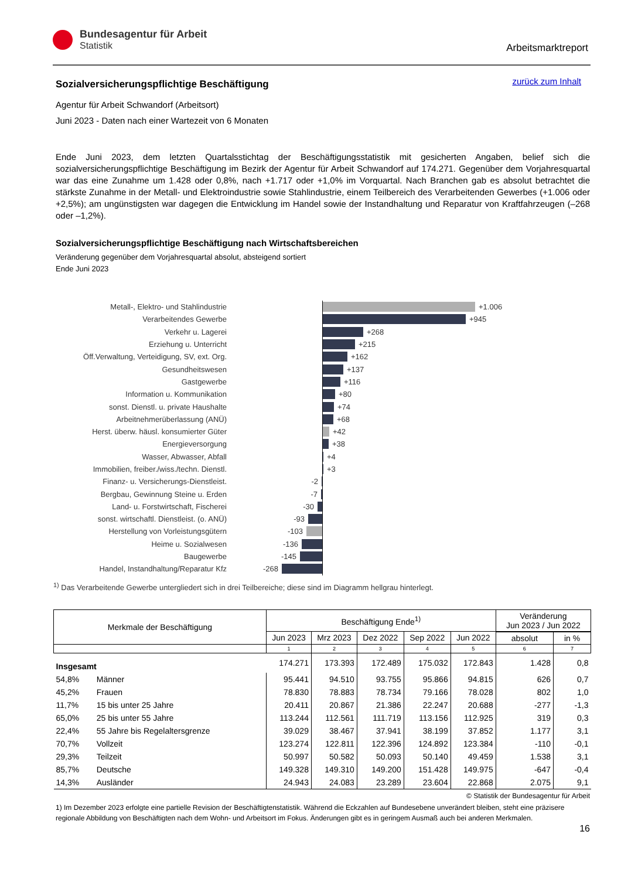Bundesagentur für Arbeit
Statistik
Arbeitsmarktreport
zurück zum Inhalt
Sozialversicherungspflichtige Beschäftigung
Agentur für Arbeit Schwandorf (Arbeitsort)
Juni 2023 - Daten nach einer Wartezeit von 6 Monaten
Ende Juni 2023, dem letzten Quartalsstichtag der Beschäftigungsstatistik mit gesicherten Angaben, belief sich die sozialversicherungspflichtige Beschäftigung im Bezirk der Agentur für Arbeit Schwandorf auf 174.271. Gegenüber dem Vorjahresquartal war das eine Zunahme um 1.428 oder 0,8%, nach +1.717 oder +1,0% im Vorquartal. Nach Branchen gab es absolut betrachtet die stärkste Zunahme in der Metall- und Elektroindustrie sowie Stahlindustrie, einem Teilbereich des Verarbeitenden Gewerbes (+1.006 oder +2,5%); am ungünstigsten war dagegen die Entwicklung im Handel sowie der Instandhaltung und Reparatur von Kraftfahrzeugen (–268 oder –1,2%).
Sozialversicherungspflichtige Beschäftigung nach Wirtschaftsbereichen
Veränderung gegenüber dem Vorjahresquartal absolut, absteigend sortiert
Ende Juni 2023
Metall-, Elektro- und Stahlindustrie
+1.006
Verarbeitendes Gewerbe
+945
Verkehr u. Lagerei
+268
Erziehung u. Unterricht
+215
Öff.Verwaltung, Verteidigung, SV, ext. Org.
+162
Gesundheitswesen
+137
Gastgewerbe
+116
Information u. Kommunikation
+80
sonst. Dienstl. u. private Haushalte
+74
Arbeitnehmerüberlassung (ANÜ)
+68
Herst. überw. häusl. konsumierter Güter
+42
Energieversorgung
+38
Wasser, Abwasser, Abfall
+4
Immobilien, freiber./wiss./techn. Dienstl.
+3
Finanz- u. Versicherungs-Dienstleist. -2
Bergbau, Gewinnung Steine u. Erden -7
Land- u. Forstwirtschaft, Fischerei -30
sonst. wirtschaftl. Dienstleist. (o. ANÜ)
-93
Herstellung von Vorleistungsgütern -103
Heime u. Sozialwesen -136
Baugewerbe -145
Handel, Instandhaltung/Reparatur Kfz -268
<sup>1)</sup> Das Verarbeitende Gewerbe untergliedert sich in drei Teilbereiche; diese sind im Diagramm hellgrau hinterlegt.
| Merkmale der Beschäftigung | | Beschäftigung Ende<sup>1)</sup> | | | | | Veränderung Jun 2023 / Jun 2022 | |
| --- | --- | --- | --- | --- | --- | --- | --- | --- |
| | | Jun 2023 | Mrz 2023 | Dez 2022 | Sep 2022 | Jun 2022 | | |
| | | | | | | | absolut | in % |
| | | 1 | 2 | 3 | 4 | 5 | 6 | 7 |
| Insgesamt | | 174.271 | 173.393 | 172.489 | 175.032 | 172.843 | 1.428 | 0,8 |
| 54,8% | Männer | 95.441 | 94.510 | 93.755 | 95.866 | 94.815 | 626 | 0,7 |
| 45,2% | Frauen | 78.830 | 78.883 | 78.734 | 79.166 | 78.028 | 802 | 1,0 |
| 11,7% | 15 bis unter 25 Jahre | 20.411 | 20.867 | 21.386 | 22.247 | 20.688 | -277 | -1,3 |
| 65,0% | 25 bis unter 55 Jahre | 113.244 | 112.561 | 111.719 | 113.156 | 112.925 | 319 | 0,3 |
| 22,4% | 55 Jahre bis Regelaltersgrenze | 39.029 | 38.467 | 37.941 | 38.199 | 37.852 | 1.177 | 3,1 |
| 70,7% | Vollzeit | 123.274 | 122.811 | 122.396 | 124.892 | 123.384 | -110 | -0,1 |
| 29,3% | Teilzeit | 50.997 | 50.582 | 50.093 | 50.140 | 49.459 | 1.538 | 3,1 |
| 85,7% | Deutsche | 149.328 | 149.310 | 149.200 | 151.428 | 149.975 | -647 | -0,4 |
| 14,3% | Ausländer | 24.943 | 24.083 | 23.289 | 23.604 | 22.868 | 2.075 | 9,1 |
© Statistik der Bundesagentur für Arbeit
1) Im Dezember 2023 erfolgte eine partielle Revision der Beschäftigtenstatistik. Während die Eckzahlen auf Bundesebene unverändert bleiben, steht eine präzisere regionale Abbildung von Beschäftigten nach dem Wohn- und Arbeitsort im Fokus. Änderungen gibt es in geringem Ausmaß auch bei anderen Merkmalen.
16